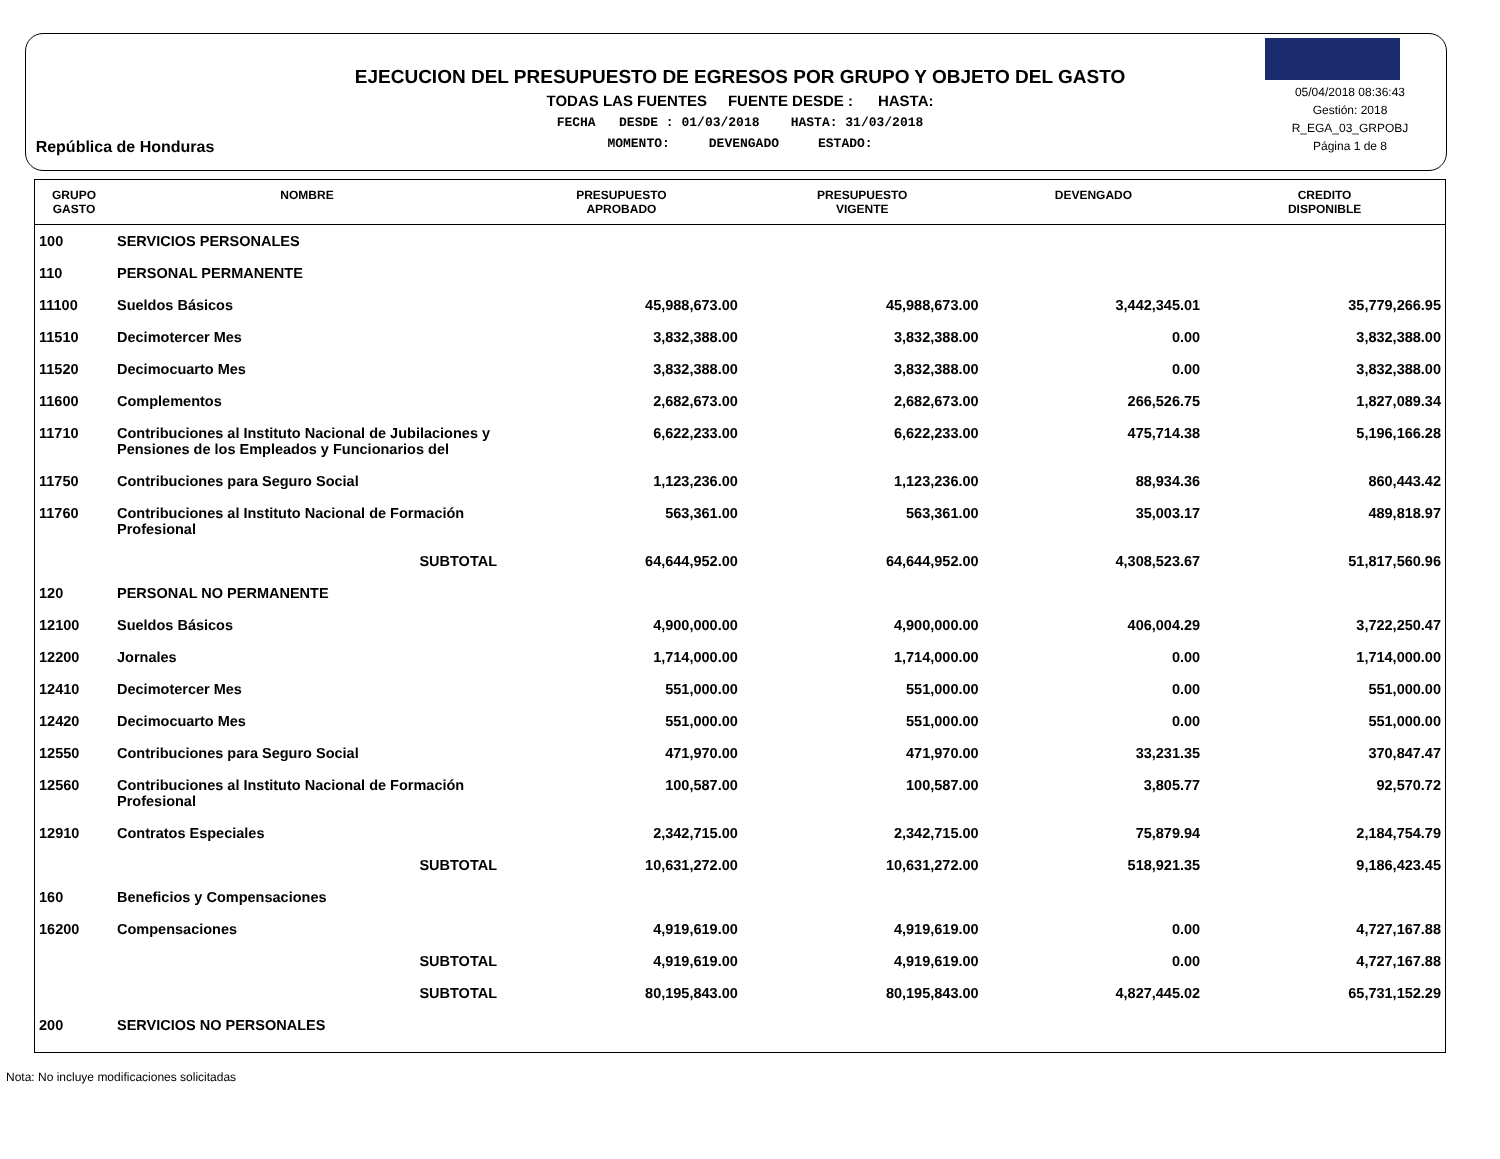República de Honduras
EJECUCION DEL PRESUPUESTO DE EGRESOS POR GRUPO Y OBJETO DEL GASTO
TODAS LAS FUENTES FUENTE DESDE : HASTA:
FECHA DESDE : 01/03/2018 HASTA: 31/03/2018
MOMENTO: DEVENGADO ESTADO:
05/04/2018 08:36:43
Gestión: 2018
R_EGA_03_GRPOBJ
Página 1 de 8
| GRUPO GASTO | NOMBRE | PRESUPUESTO APROBADO | PRESUPUESTO VIGENTE | DEVENGADO | CREDITO DISPONIBLE |
| --- | --- | --- | --- | --- | --- |
| 100 | SERVICIOS PERSONALES | | | | |
| 110 | PERSONAL PERMANENTE | | | | |
| 11100 | Sueldos Básicos | 45,988,673.00 | 45,988,673.00 | 3,442,345.01 | 35,779,266.95 |
| 11510 | Decimotercer Mes | 3,832,388.00 | 3,832,388.00 | 0.00 | 3,832,388.00 |
| 11520 | Decimocuarto Mes | 3,832,388.00 | 3,832,388.00 | 0.00 | 3,832,388.00 |
| 11600 | Complementos | 2,682,673.00 | 2,682,673.00 | 266,526.75 | 1,827,089.34 |
| 11710 | Contribuciones al Instituto Nacional de Jubilaciones y Pensiones de los Empleados y Funcionarios del | 6,622,233.00 | 6,622,233.00 | 475,714.38 | 5,196,166.28 |
| 11750 | Contribuciones para Seguro Social | 1,123,236.00 | 1,123,236.00 | 88,934.36 | 860,443.42 |
| 11760 | Contribuciones al Instituto Nacional de Formación Profesional | 563,361.00 | 563,361.00 | 35,003.17 | 489,818.97 |
| | SUBTOTAL | 64,644,952.00 | 64,644,952.00 | 4,308,523.67 | 51,817,560.96 |
| 120 | PERSONAL NO PERMANENTE | | | | |
| 12100 | Sueldos Básicos | 4,900,000.00 | 4,900,000.00 | 406,004.29 | 3,722,250.47 |
| 12200 | Jornales | 1,714,000.00 | 1,714,000.00 | 0.00 | 1,714,000.00 |
| 12410 | Decimotercer Mes | 551,000.00 | 551,000.00 | 0.00 | 551,000.00 |
| 12420 | Decimocuarto Mes | 551,000.00 | 551,000.00 | 0.00 | 551,000.00 |
| 12550 | Contribuciones para Seguro Social | 471,970.00 | 471,970.00 | 33,231.35 | 370,847.47 |
| 12560 | Contribuciones al Instituto Nacional de Formación Profesional | 100,587.00 | 100,587.00 | 3,805.77 | 92,570.72 |
| 12910 | Contratos Especiales | 2,342,715.00 | 2,342,715.00 | 75,879.94 | 2,184,754.79 |
| | SUBTOTAL | 10,631,272.00 | 10,631,272.00 | 518,921.35 | 9,186,423.45 |
| 160 | Beneficios y Compensaciones | | | | |
| 16200 | Compensaciones | 4,919,619.00 | 4,919,619.00 | 0.00 | 4,727,167.88 |
| | SUBTOTAL | 4,919,619.00 | 4,919,619.00 | 0.00 | 4,727,167.88 |
| | SUBTOTAL | 80,195,843.00 | 80,195,843.00 | 4,827,445.02 | 65,731,152.29 |
| 200 | SERVICIOS NO PERSONALES | | | | |
Nota: No incluye modificaciones solicitadas